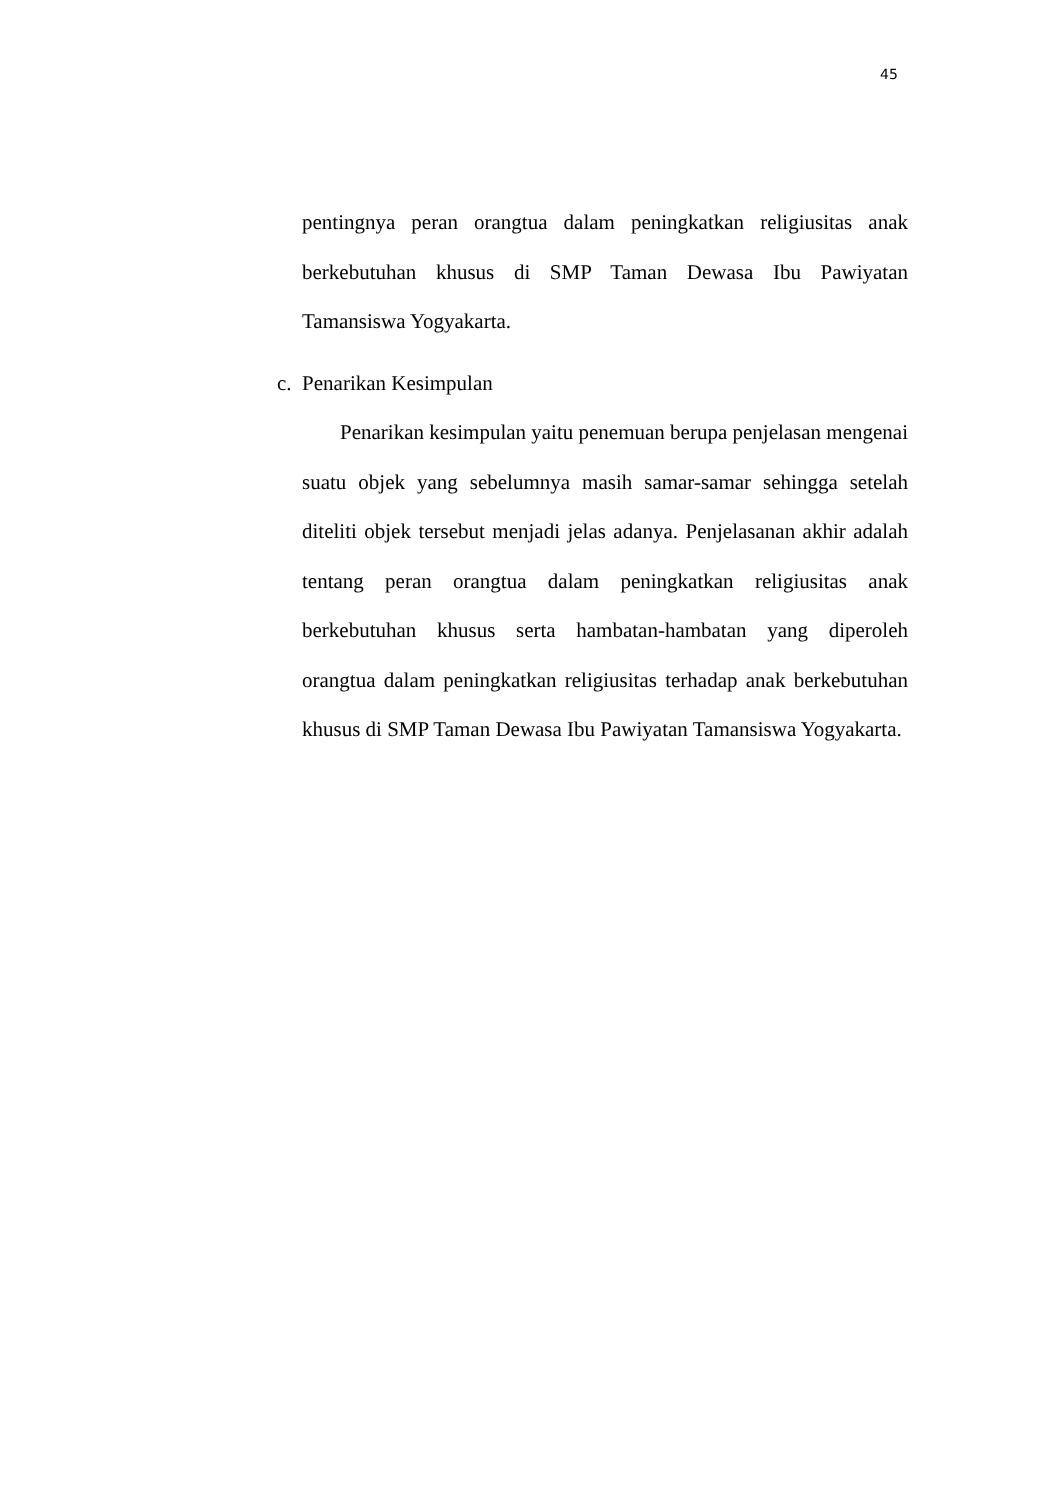45
pentingnya peran orangtua dalam peningkatkan religiusitas anak berkebutuhan khusus di SMP Taman Dewasa Ibu Pawiyatan Tamansiswa Yogyakarta.
c. Penarikan Kesimpulan
Penarikan kesimpulan yaitu penemuan berupa penjelasan mengenai suatu objek yang sebelumnya masih samar-samar sehingga setelah diteliti objek tersebut menjadi jelas adanya. Penjelasanan akhir adalah tentang peran orangtua dalam peningkatkan religiusitas anak berkebutuhan khusus serta hambatan-hambatan yang diperoleh orangtua dalam peningkatkan religiusitas terhadap anak berkebutuhan khusus di SMP Taman Dewasa Ibu Pawiyatan Tamansiswa Yogyakarta.